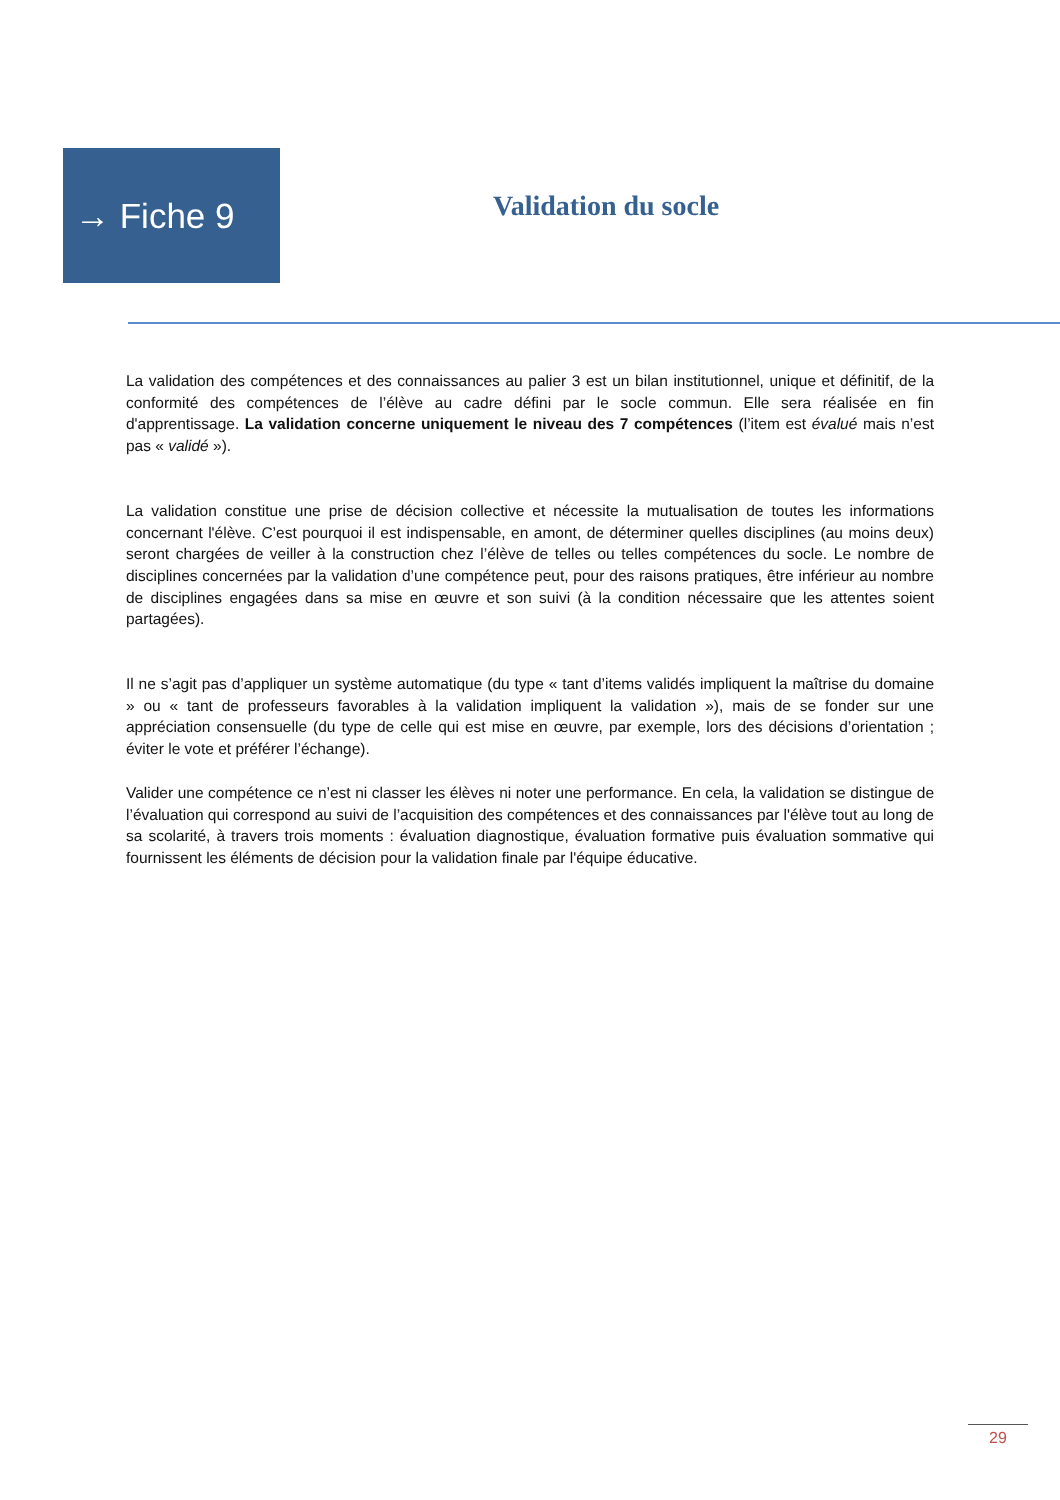→ Fiche 9
Validation du socle
La validation des compétences et des connaissances au palier 3 est un bilan institutionnel, unique et définitif, de la conformité des compétences de l’élève au cadre défini par le socle commun. Elle sera réalisée en fin d'apprentissage. La validation concerne uniquement le niveau des 7 compétences (l’item est évalué mais n’est pas « validé »).
La validation constitue une prise de décision collective et nécessite la mutualisation de toutes les informations concernant l'élève. C’est pourquoi il est indispensable, en amont, de déterminer quelles disciplines (au moins deux) seront chargées de veiller à la construction chez l’élève de telles ou telles compétences du socle. Le nombre de disciplines concernées par la validation d’une compétence peut, pour des raisons pratiques, être inférieur au nombre de disciplines engagées dans sa mise en œuvre et son suivi (à la condition nécessaire que les attentes soient partagées).
Il ne s’agit pas d’appliquer un système automatique (du type « tant d’items validés impliquent la maîtrise du domaine » ou « tant de professeurs favorables à la validation impliquent la validation »), mais de se fonder sur une appréciation consensuelle (du type de celle qui est mise en œuvre, par exemple, lors des décisions d’orientation ; éviter le vote et préférer l’échange).
Valider une compétence ce n’est ni classer les élèves ni noter une performance. En cela, la validation se distingue de l’évaluation qui correspond au suivi de l’acquisition des compétences et des connaissances par l'élève tout au long de sa scolarité, à travers trois moments : évaluation diagnostique, évaluation formative puis évaluation sommative qui fournissent les éléments de décision pour la validation finale par l'équipe éducative.
29